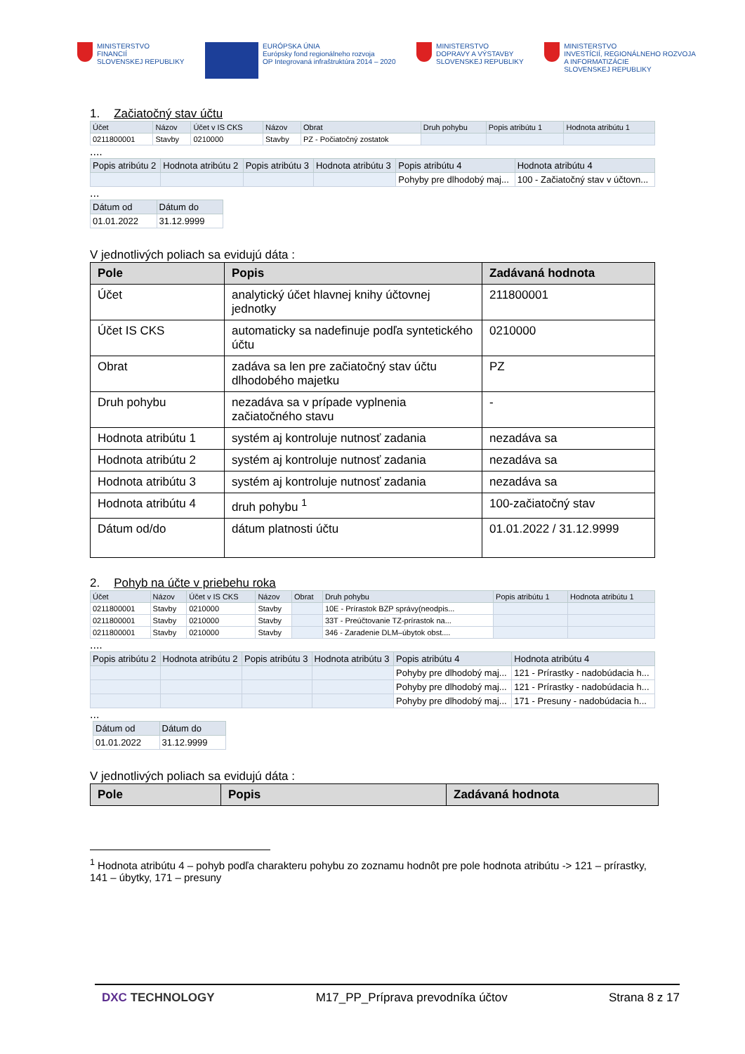MINISTERSTVO
FINANCIÍ
SLOVENSKEJ REPUBLIKY
EURÓPSKA ÚNIA
Európsky fond regionálneho rozvoja
OP Integrovaná infraštruktúra 2014 – 2020
MINISTERSTVO
DOPRAVY A VÝSTAVBY
SLOVENSKEJ REPUBLIKY
MINISTERSTVO
INVESTÍCIÍ, REGIONÁLNEHO ROZVOJA
A INFORMATIZÁCIE
SLOVENSKEJ REPUBLIKY
1. Začiatočný stav účtu
| Účet | Názov | Účet v IS CKS | Názov | Obrat | Druh pohybu | Popis atribútu 1 | Hodnota atribútu 1 |
| --- | --- | --- | --- | --- | --- | --- | --- |
| 0211800001 | Stavby | 0210000 | Stavby | PZ - Počiatočný zostatok | | | |
....
| Popis atribútu 2 | Hodnota atribútu 2 | Popis atribútu 3 | Hodnota atribútu 3 | Popis atribútu 4 | Hodnota atribútu 4 |
| --- | --- | --- | --- | --- | --- |
| | | | | Pohyby pre dlhodobý maj... | 100 - Začiatočný stav v účtovn... |
...
| Dátum od | Dátum do |
| --- | --- |
| 01.01.2022 | 31.12.9999 |
V jednotlivých poliach sa evidujú dáta :
| Pole | Popis | Zadávaná hodnota |
| --- | --- | --- |
| Účet | analytický účet hlavnej knihy účtovnej jednotky | 211800001 |
| Účet IS CKS | automaticky sa nadefinuje podľa syntetického účtu | 0210000 |
| Obrat | zadáva sa len pre začiatočný stav účtu dlhodobého majetku | PZ |
| Druh pohybu | nezadáva sa v prípade vyplnenia začiatočného stavu | - |
| Hodnota atribútu 1 | systém aj kontroluje nutnosť zadania | nezadáva sa |
| Hodnota atribútu 2 | systém aj kontroluje nutnosť zadania | nezadáva sa |
| Hodnota atribútu 3 | systém aj kontroluje nutnosť zadania | nezadáva sa |
| Hodnota atribútu 4 | druh pohybu <sup>1</sup> | 100-začiatočný stav |
| Dátum od/do | dátum platnosti účtu | 01.01.2022 / 31.12.9999 |
2. Pohyb na účte v priebehu roka
| Účet | Názov | Účet v IS CKS | Názov | Obrat | Druh pohybu | Popis atribútu 1 | Hodnota atribútu 1 |
| --- | --- | --- | --- | --- | --- | --- | --- |
| 0211800001 | Stavby | 0210000 | Stavby | | 10E - Prírastok BZP správy(neodpis... | | |
| 0211800001 | Stavby | 0210000 | Stavby | | 33T - Preúčtovanie TZ-prírastok na... | | |
| 0211800001 | Stavby | 0210000 | Stavby | | 346 - Zaradenie DLM–úbytok obst.... | | |
....
| Popis atribútu 2 | Hodnota atribútu 2 | Popis atribútu 3 | Hodnota atribútu 3 | Popis atribútu 4 | Hodnota atribútu 4 |
| --- | --- | --- | --- | --- | --- |
| | | | | Pohyby pre dlhodobý maj... | 121 - Prírastky - nadobúdacia h... |
| | | | | Pohyby pre dlhodobý maj... | 121 - Prírastky - nadobúdacia h... |
| | | | | Pohyby pre dlhodobý maj... | 171 - Presuny - nadobúdacia h... |
...
| Dátum od | Dátum do |
| --- | --- |
| 01.01.2022 | 31.12.9999 |
V jednotlivých poliach sa evidujú dáta :
| Pole | Popis | Zadávaná hodnota |
| --- | --- | --- |
<sup>1</sup> Hodnota atribútu 4 – pohyb podľa charakteru pohybu zo zoznamu hodnôt pre pole hodnota atribútu -> 121 – prírastky, 141 – úbytky, 171 – presuny
DXC TECHNOLOGY M17_PP_Príprava prevodníka účtov Strana 8 z 17